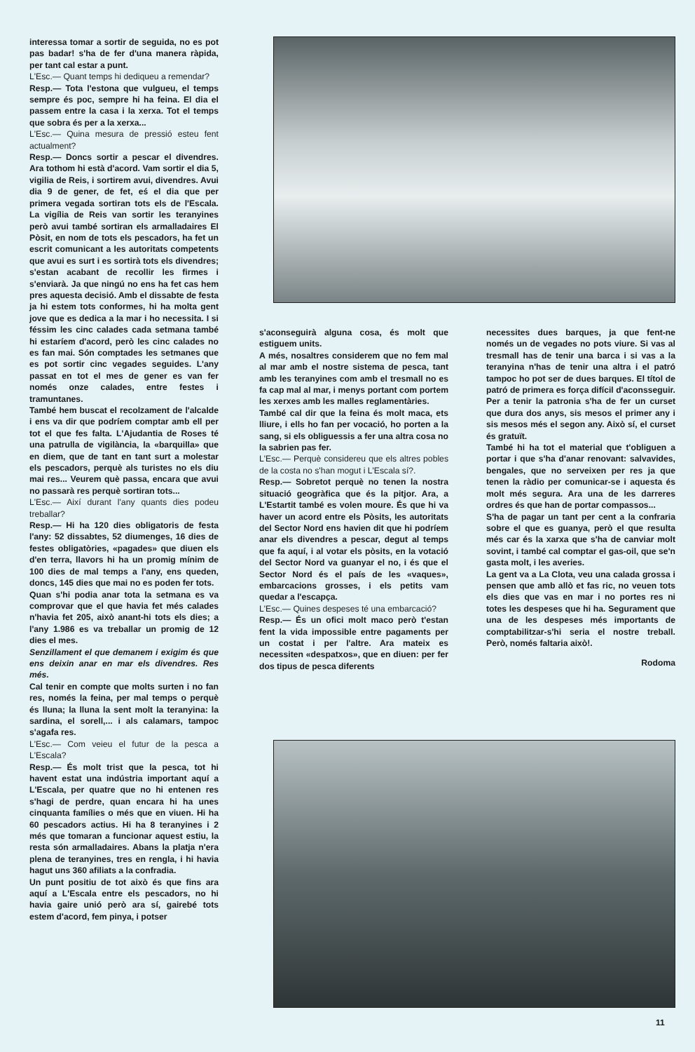interessa tomar a sortir de seguida, no es pot pas badar! s'ha de fer d'una manera ràpida, per tant cal estar a punt.
L'Esc.— Quant temps hi dediqueu a remendar?
Resp.— Tota l'estona que vulgueu, el temps sempre és poc, sempre hi ha feina. El dia el passem entre la casa i la xerxa. Tot el temps que sobra és per a la xerxa...
L'Esc.— Quina mesura de pressió esteu fent actualment?
Resp.— Doncs sortir a pescar el divendres. Ara tothom hi està d'acord. Vam sortir el dia 5, vigilia de Reis, i sortirem avui, divendres. Avui dia 9 de gener, de fet, eś el dia que per primera vegada sortiran tots els de l'Escala. La vigília de Reis van sortir les teranyines però avui també sortiran els armalladaires El Pòsit, en nom de tots els pescadors, ha fet un escrit comunicant a les autoritats competents que avui es surt i es sortirà tots els divendres; s'estan acabant de recollir les firmes i s'enviarà. Ja que ningú no ens ha fet cas hem pres aquesta decisió. Amb el dissabte de festa ja hi estem tots conformes, hi ha molta gent jove que es dedica a la mar i ho necessita. I si féssim les cinc calades cada setmana també hi estaríem d'acord, però les cinc calades no es fan mai. Són comptades les setmanes que es pot sortir cinc vegades seguides. L'any passat en tot el mes de gener es van fer només onze calades, entre festes i tramuntanes.
També hem buscat el recolzament de l'alcalde i ens va dir que podríem comptar amb ell per tot el que fes falta. L'Ajudantia de Roses té una patrulla de vigilància, la «barquilla» que en diem, que de tant en tant surt a molestar els pescadors, perquè als turistes no els diu mai res... Veurem què passa, encara que avui no passarà res perquè sortiran tots...
L'Esc.— Així durant l'any quants dies podeu treballar?
Resp.— Hi ha 120 dies obligatoris de festa l'any: 52 dissabtes, 52 diumenges, 16 dies de festes obligatòries, «pagades» que diuen els d'en terra, llavors hi ha un promig mínim de 100 dies de mal temps a l'any, ens queden, doncs, 145 dies que mai no es poden fer tots.
Quan s'hi podia anar tota la setmana es va comprovar que el que havia fet més calades n'havia fet 205, això anant-hi tots els dies; a l'any 1.986 es va treballar un promig de 12 dies el mes.
Senzillament el que demanem i exigim és que ens deixin anar en mar els divendres. Res més.
Cal tenir en compte que molts surten i no fan res, només la feina, per mal temps o perquè és lluna; la lluna la sent molt la teranyina: la sardina, el sorell,... i als calamars, tampoc s'agafa res.
L'Esc.— Com veieu el futur de la pesca a L'Escala?
Resp.— És molt trist que la pesca, tot hi havent estat una indústria important aquí a L'Escala, per quatre que no hi entenen res s'hagi de perdre, quan encara hi ha unes cinquanta famílies o més que en viuen. Hi ha 60 pescadors actius. Hi ha 8 teranyines i 2 més que tomaran a funcionar aquest estiu, la resta són armalladaires. Abans la platja n'era plena de teranyines, tres en rengla, i hi havia hagut uns 360 afiliats a la confradia.
Un punt positiu de tot això és que fins ara aquí a L'Escala entre els pescadors, no hi havia gaire unió però ara sí, gairebé tots estem d'acord, fem pinya, i potser
s'aconseguirà alguna cosa, és molt que estiguem units.
A més, nosaltres considerem que no fem mal al mar amb el nostre sistema de pesca, tant amb les teranyines com amb el tresmall no es fa cap mal al mar, i menys portant com portem les xerxes amb les malles reglamentàries.
També cal dir que la feina és molt maca, ets lliure, i ells ho fan per vocació, ho porten a la sang, si els obliguessis a fer una altra cosa no la sabrien pas fer.
L'Esc.— Perquè considereu que els altres pobles de la costa no s'han mogut i L'Escala sí?.
Resp.— Sobretot perquè no tenen la nostra situació geogràfica que és la pitjor. Ara, a L'Estartit també es volen moure. És que hi va haver un acord entre els Pòsits, les autoritats del Sector Nord ens havien dit que hi podríem anar els divendres a pescar, degut al temps que fa aquí, i al votar els pòsits, en la votació del Sector Nord va guanyar el no, i és que el Sector Nord és el país de les «vaques», embarcacions grosses, i els petits vam quedar a l'escapça.
L'Esc.— Quines despeses té una embarcació?
Resp.— És un ofici molt maco però t'estan fent la vida impossible entre pagaments per un costat i per l'altre. Ara mateix es necessiten «despatxos», que en diuen: per fer dos tipus de pesca diferents
necessites dues barques, ja que fent-ne només un de vegades no pots viure. Si vas al tresmall has de tenir una barca i si vas a la teranyina n'has de tenir una altra i el patró tampoc ho pot ser de dues barques. El títol de patró de primera es força difícil d'aconsseguir. Per a tenir la patronia s'ha de fer un curset que dura dos anys, sis mesos el primer any i sis mesos més el segon any. Això sí, el curset és gratuït.
També hi ha tot el material que t'obliguen a portar i que s'ha d'anar renovant: salvavides, bengales, que no serveixen per res ja que tenen la ràdio per comunicar-se i aquesta és molt més segura. Ara una de les darreres ordres és que han de portar compassos...
S'ha de pagar un tant per cent a la confraria sobre el que es guanya, però el que resulta més car és la xarxa que s'ha de canviar molt sovint, i també cal comptar el gas-oil, que se'n gasta molt, i les averies.
La gent va a La Clota, veu una calada grossa i pensen que amb allò et fas ric, no veuen tots els dies que vas en mar i no portes res ni totes les despeses que hi ha. Segurament que una de les despeses més importants de comptabilitzar-s'hi seria el nostre treball. Però, només faltaria això!.
Rodoma
11